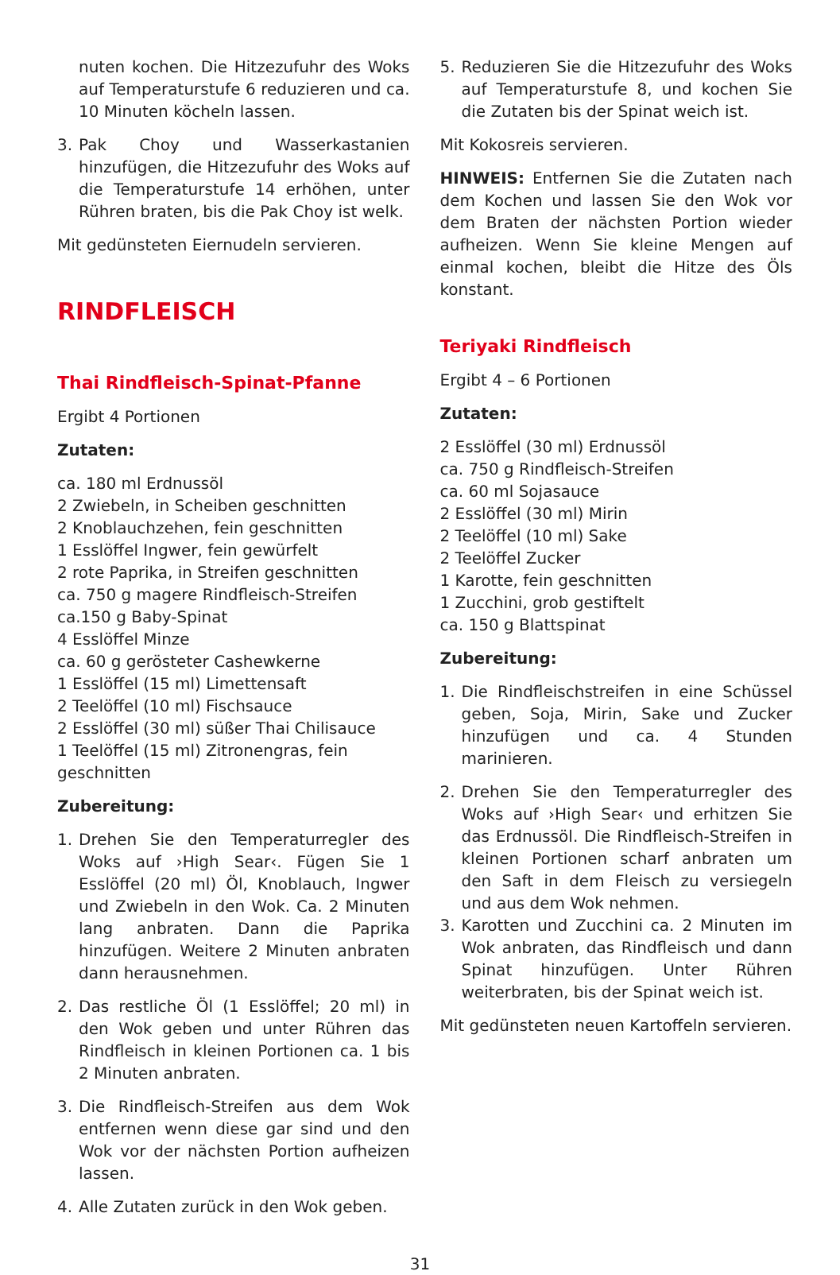nuten kochen. Die Hitzezufuhr des Woks auf Temperaturstufe 6 reduzieren und ca. 10 Minuten köcheln lassen.
3. Pak Choy und Wasserkastanien hinzufügen, die Hitzezufuhr des Woks auf die Temperaturstufe 14 erhöhen, unter Rühren braten, bis die Pak Choy ist welk.
Mit gedünsteten Eiernudeln servieren.
RINDFLEISCH
Thai Rindfleisch-Spinat-Pfanne
Ergibt 4 Portionen
Zutaten:
ca. 180 ml Erdnussöl
2 Zwiebeln, in Scheiben geschnitten
2 Knoblauchzehen, fein geschnitten
1 Esslöffel Ingwer, fein gewürfelt
2 rote Paprika, in Streifen geschnitten
ca. 750 g magere Rindfleisch-Streifen
ca.150 g Baby-Spinat
4 Esslöffel Minze
ca. 60 g gerösteter Cashewkerne
1 Esslöffel (15 ml) Limettensaft
2 Teelöffel (10 ml) Fischsauce
2 Esslöffel (30 ml) süßer Thai Chilisauce
1 Teelöffel (15 ml) Zitronengras, fein geschnitten
Zubereitung:
1. Drehen Sie den Temperaturregler des Woks auf ›High Sear‹. Fügen Sie 1 Esslöffel (20 ml) Öl, Knoblauch, Ingwer und Zwiebeln in den Wok. Ca. 2 Minuten lang anbraten. Dann die Paprika hinzufügen. Weitere 2 Minuten anbraten dann herausnehmen.
2. Das restliche Öl (1 Esslöffel; 20 ml) in den Wok geben und unter Rühren das Rindfleisch in kleinen Portionen ca. 1 bis 2 Minuten anbraten.
3. Die Rindfleisch-Streifen aus dem Wok entfernen wenn diese gar sind und den Wok vor der nächsten Portion aufheizen lassen.
4. Alle Zutaten zurück in den Wok geben.
5. Reduzieren Sie die Hitzezufuhr des Woks auf Temperaturstufe 8, und kochen Sie die Zutaten bis der Spinat weich ist.
Mit Kokosreis servieren.
HINWEIS: Entfernen Sie die Zutaten nach dem Kochen und lassen Sie den Wok vor dem Braten der nächsten Portion wieder aufheizen. Wenn Sie kleine Mengen auf einmal kochen, bleibt die Hitze des Öls konstant.
Teriyaki Rindfleisch
Ergibt 4 – 6 Portionen
Zutaten:
2 Esslöffel (30 ml) Erdnussöl
ca. 750 g Rindfleisch-Streifen
ca. 60 ml Sojasauce
2 Esslöffel (30 ml) Mirin
2 Teelöffel (10 ml) Sake
2 Teelöffel Zucker
1 Karotte, fein geschnitten
1 Zucchini, grob gestiftelt
ca. 150 g Blattspinat
Zubereitung:
1. Die Rindfleischstreifen in eine Schüssel geben, Soja, Mirin, Sake und Zucker hinzufügen und ca. 4 Stunden marinieren.
2. Drehen Sie den Temperaturregler des Woks auf ›High Sear‹ und erhitzen Sie das Erdnussöl. Die Rindfleisch-Streifen in kleinen Portionen scharf anbraten um den Saft in dem Fleisch zu versiegeln und aus dem Wok nehmen.
3. Karotten und Zucchini ca. 2 Minuten im Wok anbraten, das Rindfleisch und dann Spinat hinzufügen. Unter Rühren weiterbraten, bis der Spinat weich ist.
Mit gedünsteten neuen Kartoffeln servieren.
31